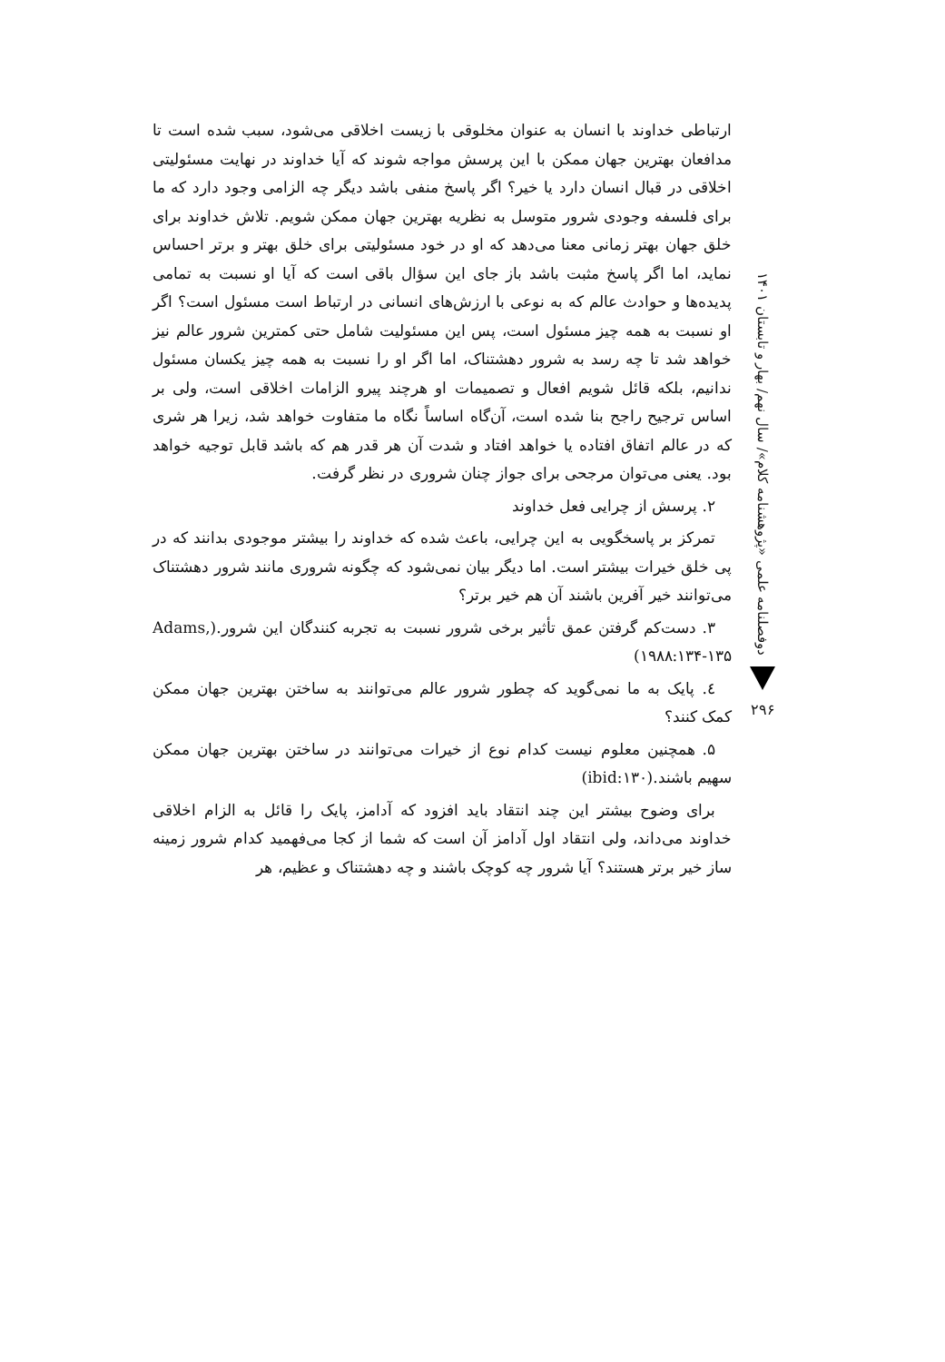ارتباطی خداوند با انسان به عنوان مخلوقی با زیست اخلاقی می‌شود، سبب شده است تا مدافعان بهترین جهان ممکن با این پرسش مواجه شوند که آیا خداوند در نهایت مسئولیتی اخلاقی در قبال انسان دارد یا خیر؟ اگر پاسخ منفی باشد دیگر چه الزامی وجود دارد که ما برای فلسفه وجودی شرور متوسل به نظریه بهترین جهان ممکن شویم. تلاش خداوند برای خلق جهان بهتر زمانی معنا می‌دهد که او در خود مسئولیتی برای خلق بهتر و برتر احساس نماید، اما اگر پاسخ مثبت باشد باز جای این سؤال باقی است که آیا او نسبت به تمامی پدیده‌ها و حوادث عالم که به نوعی با ارزش‌های انسانی در ارتباط است مسئول است؟ اگر او نسبت به همه چیز مسئول است، پس این مسئولیت شامل حتی کمترین شرور عالم نیز خواهد شد تا چه رسد به شرور دهشتناک، اما اگر او را نسبت به همه چیز یکسان مسئول ندانیم، بلکه قائل شویم افعال و تصمیمات او هرچند پیرو الزامات اخلاقی است، ولی بر اساس ترجیح راجح بنا شده است، آن‌گاه اساساً نگاه ما متفاوت خواهد شد، زیرا هر شری که در عالم اتفاق افتاده یا خواهد افتاد و شدت آن هر قدر هم که باشد قابل توجیه خواهد بود. یعنی می‌توان مرجحی برای جواز چنان شروری در نظر گرفت.
۲. پرسش از چرایی فعل خداوند
تمرکز بر پاسخگویی به این چرایی، باعث شده که خداوند را بیشتر موجودی بدانند که در پی خلق خیرات بیشتر است. اما دیگر بیان نمی‌شود که چگونه شروری مانند شرور دهشتناک می‌توانند خیر آفرین باشند آن هم خیر برتر؟
۳. دست‌کم گرفتن عمق تأثیر برخی شرور نسبت به تجربه کنندگان این شرور.(Adams, ۱۹۸۸:۱۳۴-۱۳۵)
٤. پایک به ما نمی‌گوید که چطور شرور عالم می‌توانند به ساختن بهترین جهان ممکن کمک کنند؟
۵. همچنین معلوم نیست کدام نوع از خیرات می‌توانند در ساختن بهترین جهان ممکن سهیم باشند.(ibid:۱۳۰)
برای وضوح بیشتر این چند انتقاد باید افزود که آدامز، پایک را قائل به الزام اخلاقی خداوند می‌داند، ولی انتقاد اول آدامز آن است که شما از کجا می‌فهمید کدام شرور زمینه ساز خیر برتر هستند؟ آیا شرور چه کوچک باشند و چه دهشتناک و عظیم، هر
دوفصلنامه علمی «پژوهشنامه کلام»/ سال نهم/ بهار و تابستان ۱۴۰۱
۲۹۶